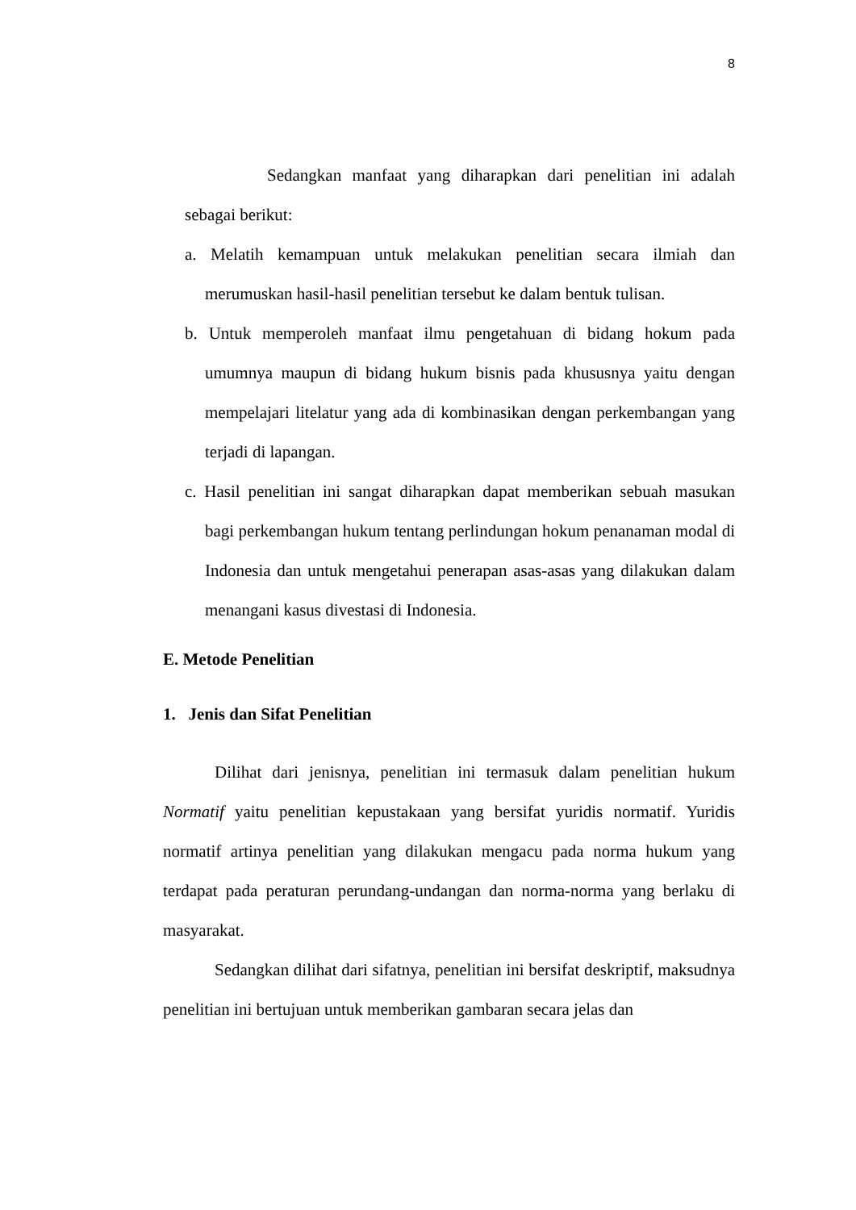8
Sedangkan manfaat yang diharapkan dari penelitian ini adalah sebagai berikut:
a. Melatih kemampuan untuk melakukan penelitian secara ilmiah dan merumuskan hasil-hasil penelitian tersebut ke dalam bentuk tulisan.
b. Untuk memperoleh manfaat ilmu pengetahuan di bidang hokum pada umumnya maupun di bidang hukum bisnis pada khususnya yaitu dengan mempelajari litelatur yang ada di kombinasikan dengan perkembangan yang terjadi di lapangan.
c. Hasil penelitian ini sangat diharapkan dapat memberikan sebuah masukan bagi perkembangan hukum tentang perlindungan hokum penanaman modal di Indonesia dan untuk mengetahui penerapan asas-asas yang dilakukan dalam menangani kasus divestasi di Indonesia.
E. Metode Penelitian
1. Jenis dan Sifat Penelitian
Dilihat dari jenisnya, penelitian ini termasuk dalam penelitian hukum Normatif yaitu penelitian kepustakaan yang bersifat yuridis normatif. Yuridis normatif artinya penelitian yang dilakukan mengacu pada norma hukum yang terdapat pada peraturan perundang-undangan dan norma-norma yang berlaku di masyarakat.
Sedangkan dilihat dari sifatnya, penelitian ini bersifat deskriptif, maksudnya penelitian ini bertujuan untuk memberikan gambaran secara jelas dan